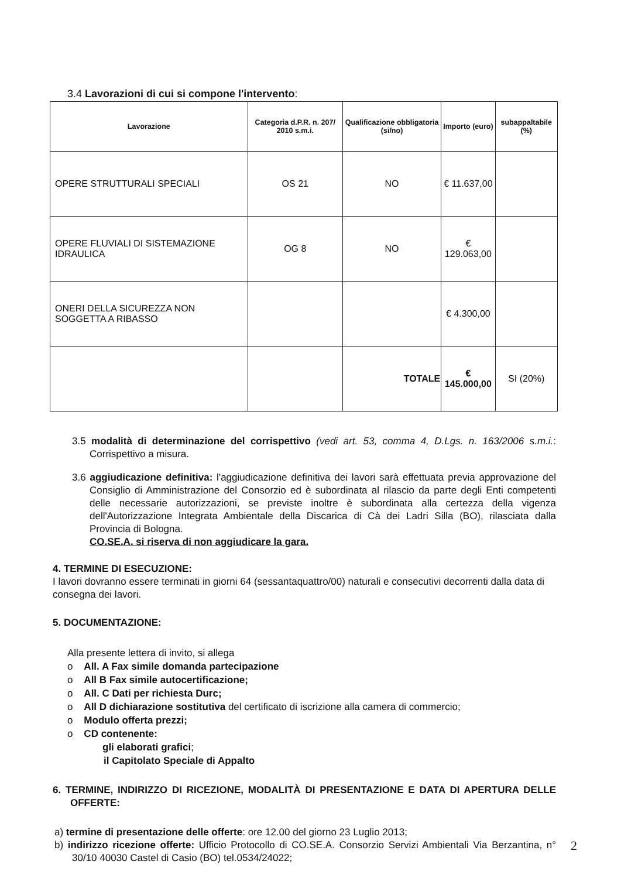3.4 Lavorazioni di cui si compone l'intervento:
| Lavorazione | Categoria d.P.R. n. 207/ 2010 s.m.i. | Qualificazione obbligatoria (si/no) | Importo (euro) | subappaltabile (%) |
| --- | --- | --- | --- | --- |
| OPERE STRUTTURALI SPECIALI | OS 21 | NO | € 11.637,00 | |
| OPERE FLUVIALI DI SISTEMAZIONE IDRAULICA | OG 8 | NO | € 129.063,00 | |
| ONERI DELLA SICUREZZA NON SOGGETTA A RIBASSO | | | € 4.300,00 | |
| | | TOTALE | € 145.000,00 | SI (20%) |
3.5 modalità di determinazione del corrispettivo (vedi art. 53, comma 4, D.Lgs. n. 163/2006 s.m.i.: Corrispettivo a misura.
3.6 aggiudicazione definitiva: l'aggiudicazione definitiva dei lavori sarà effettuata previa approvazione del Consiglio di Amministrazione del Consorzio ed è subordinata al rilascio da parte degli Enti competenti delle necessarie autorizzazioni, se previste inoltre è subordinata alla certezza della vigenza dell'Autorizzazione Integrata Ambientale della Discarica di Cà dei Ladri Silla (BO), rilasciata dalla Provincia di Bologna.
CO.SE.A. si riserva di non aggiudicare la gara.
4. TERMINE DI ESECUZIONE:
I lavori dovranno essere terminati in giorni 64 (sessantaquattro/00) naturali e consecutivi decorrenti dalla data di consegna dei lavori.
5. DOCUMENTAZIONE:
Alla presente lettera di invito, si allega
o All. A Fax simile domanda partecipazione
o All B Fax simile autocertificazione;
o All. C Dati per richiesta Durc;
o All D dichiarazione sostitutiva del certificato di iscrizione alla camera di commercio;
o Modulo offerta prezzi;
o CD contenente:
gli elaborati grafici;
il Capitolato Speciale di Appalto
6. TERMINE, INDIRIZZO DI RICEZIONE, MODALITÀ DI PRESENTAZIONE E DATA DI APERTURA DELLE OFFERTE:
a) termine di presentazione delle offerte: ore 12.00 del giorno 23 Luglio 2013;
b) indirizzo ricezione offerte: Ufficio Protocollo di CO.SE.A. Consorzio Servizi Ambientali Via Berzantina, n° 30/10 40030 Castel di Casio (BO) tel.0534/24022;
2